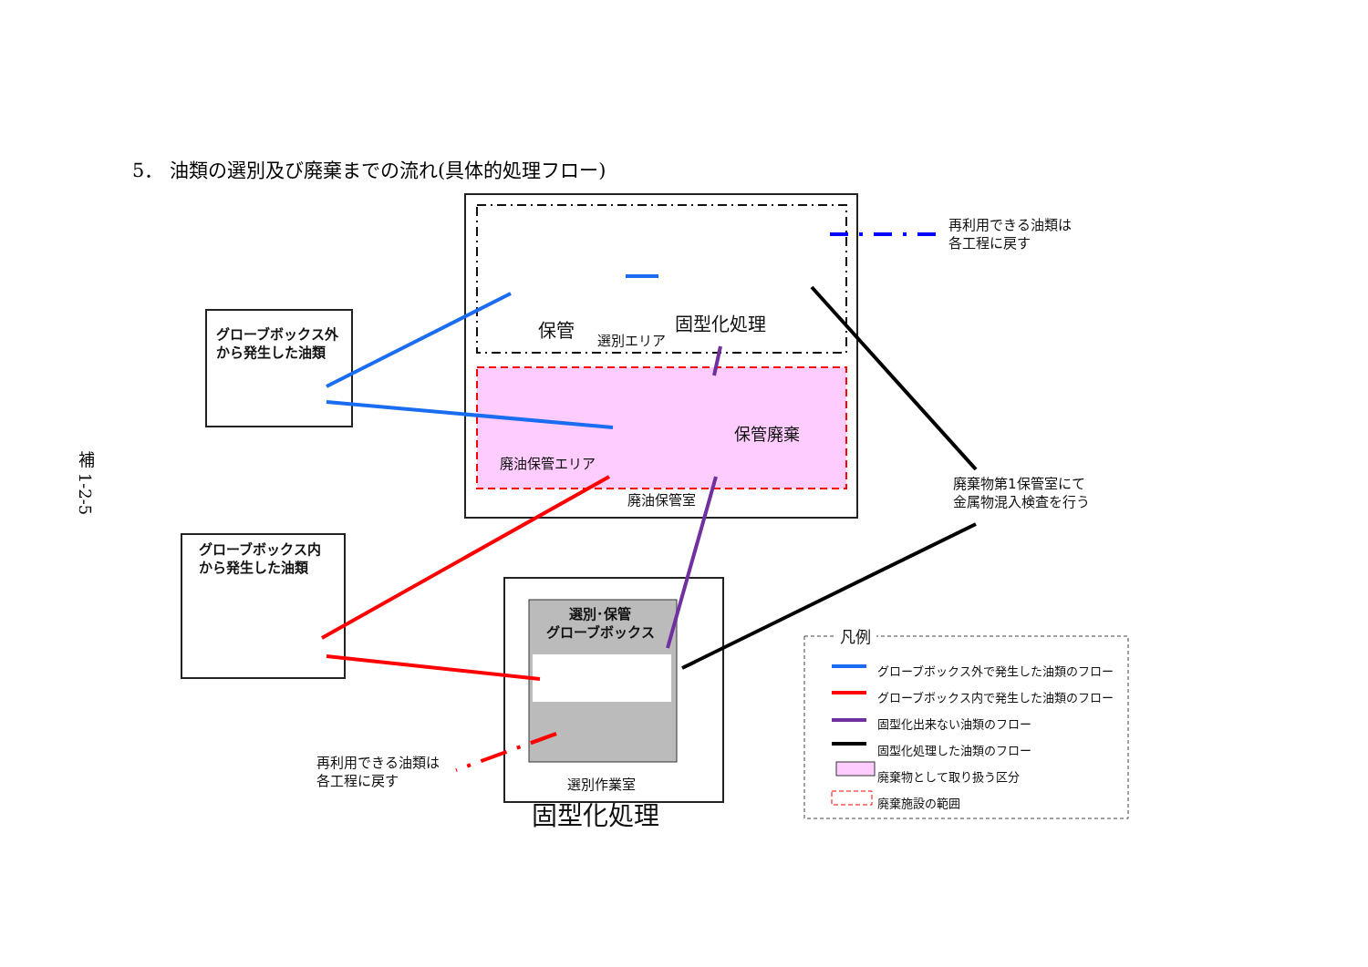5． 油類の選別及び廃棄までの流れ(具体的処理フロー)
補 1-2-5
グローブボックス外
から発生した油類
グローブボックス内
から発生した油類
保管
選別エリア
固型化処理
再利用できる油類は
各工程に戻す
保管廃棄
廃油保管エリア
廃油保管室
廃棄物第1保管室にて
金属物混入検査を行う
選別･保管
グローブボックス
再利用できる油類は
各工程に戻す
選別作業室
固型化処理
凡例
グローブボックス外で発生した油類のフロー
グローブボックス内で発生した油類のフロー
固型化出来ない油類のフロー
固型化処理した油類のフロー
廃棄物として取り扱う区分
廃棄施設の範囲